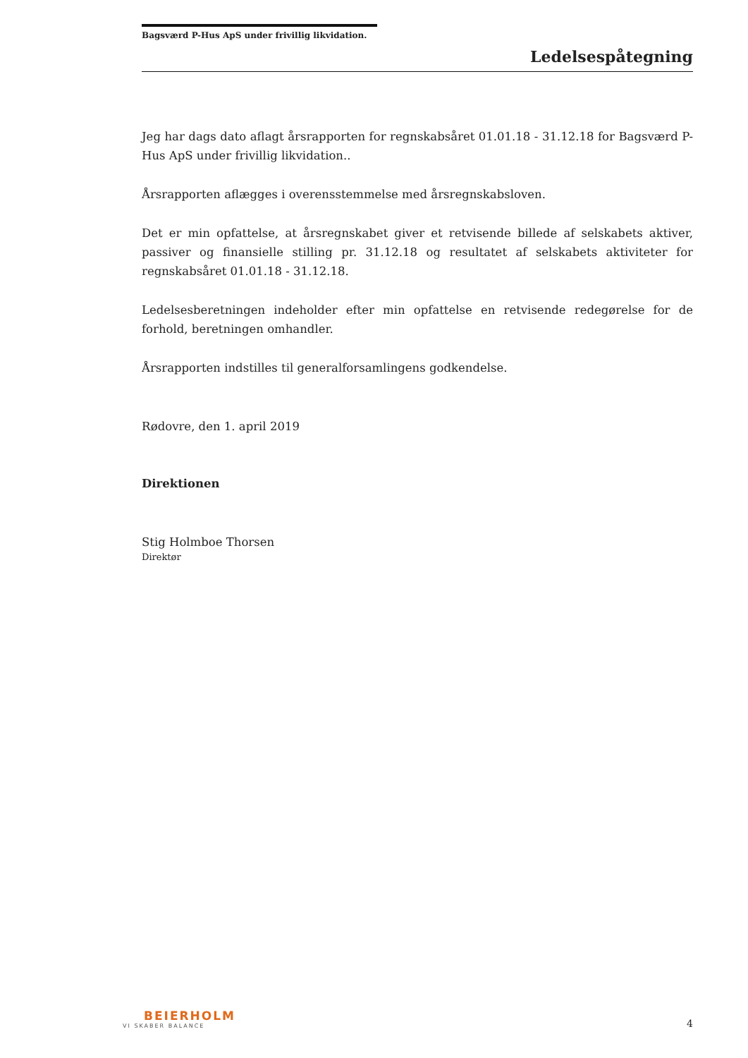Bagsværd P-Hus ApS under frivillig likvidation.
Ledelsespåtegning
Jeg har dags dato aflagt årsrapporten for regnskabsåret 01.01.18 - 31.12.18 for Bagsværd P-Hus ApS under frivillig likvidation..
Årsrapporten aflægges i overensstemmelse med årsregnskabsloven.
Det er min opfattelse, at årsregnskabet giver et retvisende billede af selskabets aktiver, passiver og finansielle stilling pr. 31.12.18 og resultatet af selskabets aktiviteter for regnskabsåret 01.01.18 - 31.12.18.
Ledelsesberetningen indeholder efter min opfattelse en retvisende redegørelse for de forhold, beretningen omhandler.
Årsrapporten indstilles til generalforsamlingens godkendelse.
Rødovre, den 1. april 2019
Direktionen
Stig Holmboe Thorsen
Direktør
BEIERHOLM
VI SKABER BALANCE
4